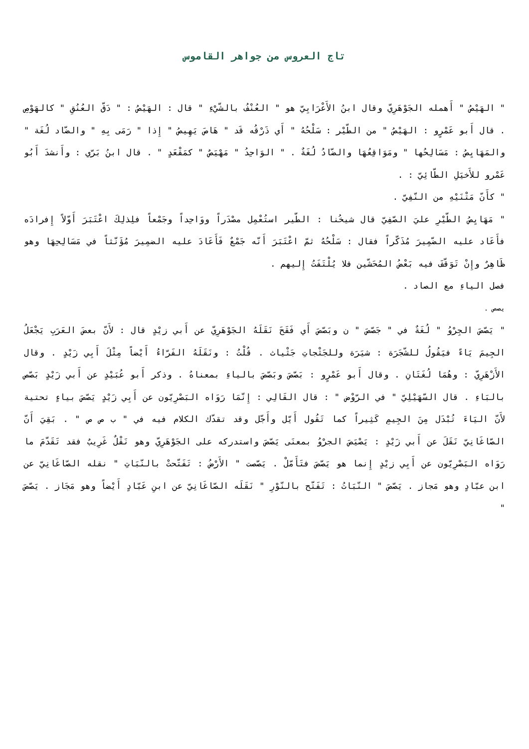تاج العروس من جواهر القاموس
" الهَيْصُ " أَهمله الجَوْهَرِيّ وقال ابنُ الأَعْرَابِيّ هو " العُنْفُ بالشّيْءِ " قال : الهَيْصُ : " دَقّ العُنُقِ " كالهَوْصِ . قال أَبو عَمْرٍو : الهَيْصُ " من الطّيْر : سَلْحُهُ " أَي ذَرْقُه قَد " هَاصَ يَهِيصُ " إِذا " رَمَى بِهِ " والضّاد لُغَة " والمَهَايِصُ : مَسَالِحُها " ومَوَاقِعُهَا والضّادُ لُغَةٌ . " الوَاحِدُ " مَهْيَصٌ " كمَقْعَدٍ " . قال ابنُ بَرّي : وأَنشدَ أَبُو عَمْرو للأَخيَلِ الطّائِيّ : .
" كأَنّ مَتْنَيْهِ من النّفِيّ .
" مَهَايِصُ الطّيْرِ عليَ الصّفِيّ قال شيخُنا : الطّير استُعْمِل مصْدَراً ووَاحِداً وجَمْعاً فلِذلِكَ اعْتَبَرَ أَوّلاً إِفرادَه فأَعَاد عليه الضّمِيرَ مُذَكّراً فقال : سَلْحُهُ ثمّ اعْتَبَرَ أَنّه جَمْعٌ فَأَعَادَ عليه الضمِيرَ مُؤَنّثاً في مَسَالِحِهَا وهو ظَاهِرٌ وإِنْ تَوَقّفَ فيه بَعْضُ المُحَشّين فلا يُلْتَفَتُ إِليهم .
فصل الياءِ مع الصاد .
يصص .
" يَصّصَ الجِرْوُ " لُغَةٌ في " جَصّصَ " ن وبَصّصَ أَي فَقَحَ نَقَلَهُ الجَوْهَرِيّ عن أَبي زيْدٍ قال : لأَنّ بعضَ العَرَبِ يَجْعَلُ الجِيمَ يَاءً فيَقُولُ للشّجَرَة : شيَرَة وللجَثْجاتِ جَثْياث . قُلْتُ : ونَقَلَهُ الفَرّاءُ أَيْضاً مِثْلَ أَبِي زَيْدٍ . وقال الأَزْهَرِيّ : وهُمَا لُغَتَانِ . وقال أَبو عَمْرٍو : بَصّصَ وبَصّصَ بالياءِ بمعناهُ . وذكر أَبو عُبَيْدٍ عن أَبي زَيْدٍ بَصّص بالبَاءِ . قال السّهَيْلِيّ " في الرّوْض " : قال القَالِي : إِنّمَا رَوَاه البَصْرِيّون عن أَبِي زَيْدٍ يَصّصَ بياءٍ تحتية لأَنّ اليَاءَ تُبْدَل مِنَ الجِيمِ كَثِيراً كما تَقُول أَيّل وأَجّل وقد تقدّك الكلام فيه في " ب ص ص " . بَقِيَ أَنّ الصّاغَانِيّ نَقَلَ عن أَبي زَيْدٍ : يَصْيَصَ الجرْوُ بمعنَى يَصّصَ واستدركه على الجَوْهَرِيّ وهو نَقْلٌ غَرِيبٌ فقد تَقَدّمَ ما رَوَاه البَصْرِيّون عن أَبِي زيْدٍ إِنما هو يَصّصَ فتَأَمّلْ . يَصّصت " الأَرْضُ : تَفَتّحتْ بالنّبَاتِ " نقله الصّاغَانِيّ عن ابن عبّادٍ وهو مَجاز . يَصّصَ " النّبَاتُ : تَفَتّح بالنّوْرِ " نَقَلَه الصّاغَانِيّ عن ابنِ عَبّادٍ أَيْضاً وهو مَجَاز . يَصّصَ "